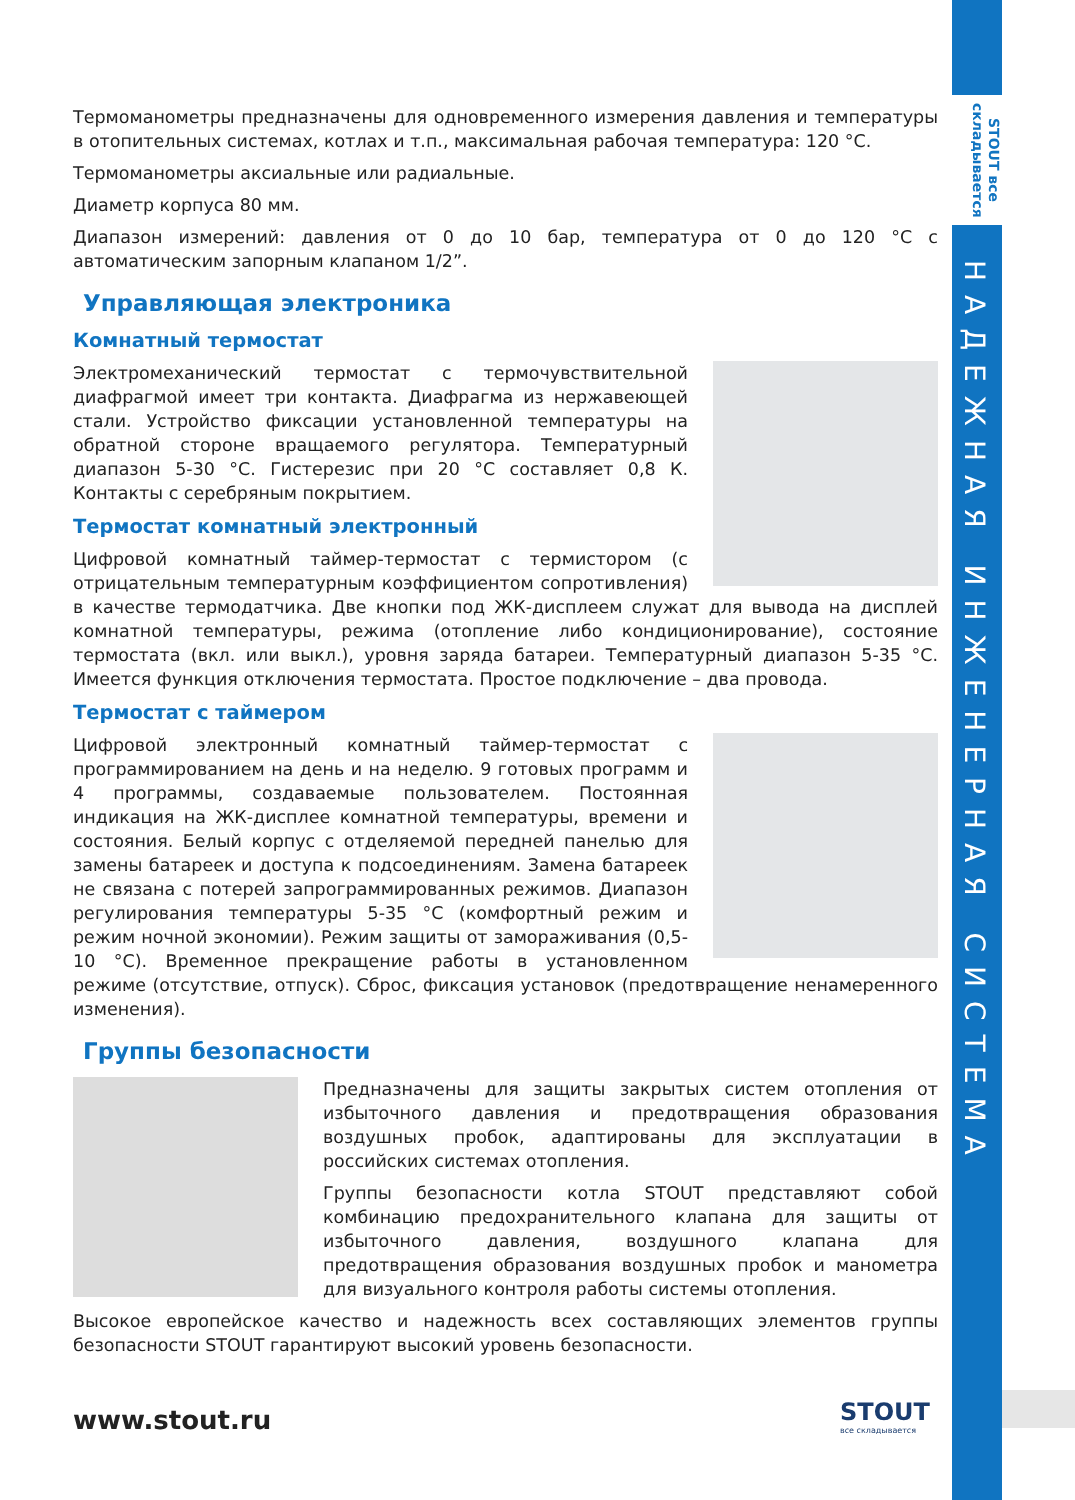STOUT все складывается
НАДЕЖНАЯ ИНЖЕНЕРНАЯ СИСТЕМА
Термоманометры предназначены для одновременного измерения давления и температуры в отопительных системах, котлах и т.п., максимальная рабочая температура: 120 °С.
Термоманометры аксиальные или радиальные.
Диаметр корпуса 80 мм.
Диапазон измерений: давления от 0 до 10 бар, температура от 0 до 120 °С с автоматическим запорным клапаном 1/2”.
Управляющая электроника
Комнатный термостат
Электромеханический термостат с термочувствительной диафрагмой имеет три контакта. Диафрагма из нержавеющей стали. Устройство фиксации установленной температуры на обратной стороне вращаемого регулятора. Температурный диапазон 5-30 °С. Гистерезис при 20 °С составляет 0,8 К. Контакты с серебряным покрытием.
Термостат комнатный электронный
Цифровой комнатный таймер-термостат с термистором (с отрицательным температурным коэффициентом сопротивления) в качестве термодатчика. Две кнопки под ЖК-дисплеем служат для вывода на дисплей комнатной температуры, режима (отопление либо кондиционирование), состояние термостата (вкл. или выкл.), уровня заряда батареи. Температурный диапазон 5-35 °С. Имеется функция отключения термостата. Простое подключение – два провода.
Термостат с таймером
Цифровой электронный комнатный таймер-термостат с программированием на день и на неделю. 9 готовых программ и 4 программы, создаваемые пользователем. Постоянная индикация на ЖК-дисплее комнатной температуры, времени и состояния. Белый корпус с отделяемой передней панелью для замены батареек и доступа к подсоединениям. Замена батареек не связана с потерей запрограммированных режимов. Диапазон регулирования температуры 5-35 °С (комфортный режим и режим ночной экономии). Режим защиты от замораживания (0,5-10 °С). Временное прекращение работы в установленном режиме (отсутствие, отпуск). Сброс, фиксация установок (предотвращение ненамеренного изменения).
Группы безопасности
Предназначены для защиты закрытых систем отопления от избыточного давления и предотвращения образования воздушных пробок, адаптированы для эксплуатации в российских системах отопления.
Группы безопасности котла STOUT представляют собой комбинацию предохранительного клапана для защиты от избыточного давления, воздушного клапана для предотвращения образования воздушных пробок и манометра для визуального контроля работы системы отопления.
Высокое европейское качество и надежность всех составляющих элементов группы безопасности STOUT гарантируют высокий уровень безопасности.
www.stout.ru
STOUT
все складывается